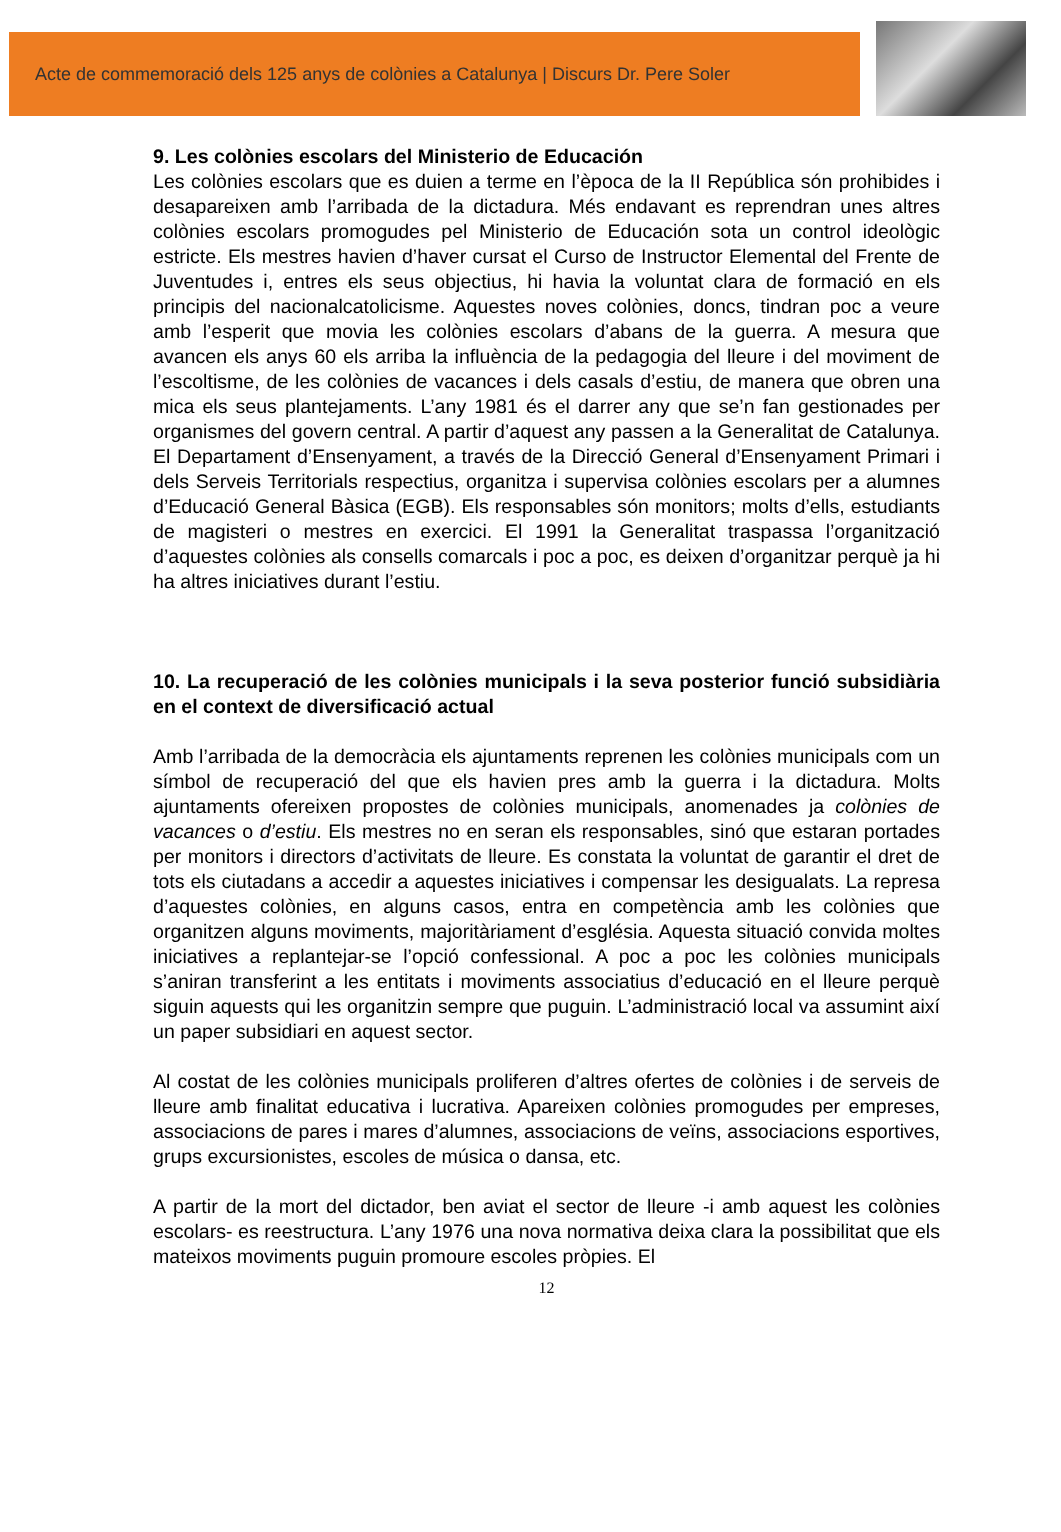Acte de commemoració dels 125 anys de colònies a Catalunya | Discurs Dr. Pere Soler
9. Les colònies escolars del Ministerio de Educación
Les colònies escolars que es duien a terme en l’època de la II República són prohibides i desapareixen amb l’arribada de la dictadura. Més endavant es reprendran unes altres colònies escolars promogudes pel Ministerio de Educación sota un control ideològic estricte. Els mestres havien d’haver cursat el Curso de Instructor Elemental del Frente de Juventudes i, entres els seus objectius, hi havia la voluntat clara de formació en els principis del nacionalcatolicisme. Aquestes noves colònies, doncs, tindran poc a veure amb l’esperit que movia les colònies escolars d’abans de la guerra. A mesura que avancen els anys 60 els arriba la influència de la pedagogia del lleure i del moviment de l’escoltisme, de les colònies de vacances i dels casals d’estiu, de manera que obren una mica els seus plantejaments. L’any 1981 és el darrer any que se’n fan gestionades per organismes del govern central. A partir d’aquest any passen a la Generalitat de Catalunya. El Departament d’Ensenyament, a través de la Direcció General d’Ensenyament Primari i dels Serveis Territorials respectius, organitza i supervisa colònies escolars per a alumnes d’Educació General Bàsica (EGB). Els responsables són monitors; molts d’ells, estudiants de magisteri o mestres en exercici. El 1991 la Generalitat traspassa l’organització d’aquestes colònies als consells comarcals i poc a poc, es deixen d’organitzar perquè ja hi ha altres iniciatives durant l’estiu.
10. La recuperació de les colònies municipals i la seva posterior funció subsidiària en el context de diversificació actual
Amb l’arribada de la democràcia els ajuntaments reprenen les colònies municipals com un símbol de recuperació del que els havien pres amb la guerra i la dictadura. Molts ajuntaments ofereixen propostes de colònies municipals, anomenades ja colònies de vacances o d’estiu. Els mestres no en seran els responsables, sinó que estaran portades per monitors i directors d’activitats de lleure. Es constata la voluntat de garantir el dret de tots els ciutadans a accedir a aquestes iniciatives i compensar les desigualats. La represa d’aquestes colònies, en alguns casos, entra en competència amb les colònies que organitzen alguns moviments, majoritàriament d’església. Aquesta situació convida moltes iniciatives a replantejar-se l’opció confessional. A poc a poc les colònies municipals s’aniran transferint a les entitats i moviments associatius d’educació en el lleure perquè siguin aquests qui les organitzin sempre que puguin. L’administració local va assumint així un paper subsidiari en aquest sector.
Al costat de les colònies municipals proliferen d’altres ofertes de colònies i de serveis de lleure amb finalitat educativa i lucrativa. Apareixen colònies promogudes per empreses, associacions de pares i mares d’alumnes, associacions de veïns, associacions esportives, grups excursionistes, escoles de música o dansa, etc.
A partir de la mort del dictador, ben aviat el sector de lleure -i amb aquest les colònies escolars- es reestructura. L’any 1976 una nova normativa deixa clara la possibilitat que els mateixos moviments puguin promoure escoles pròpies. El
12